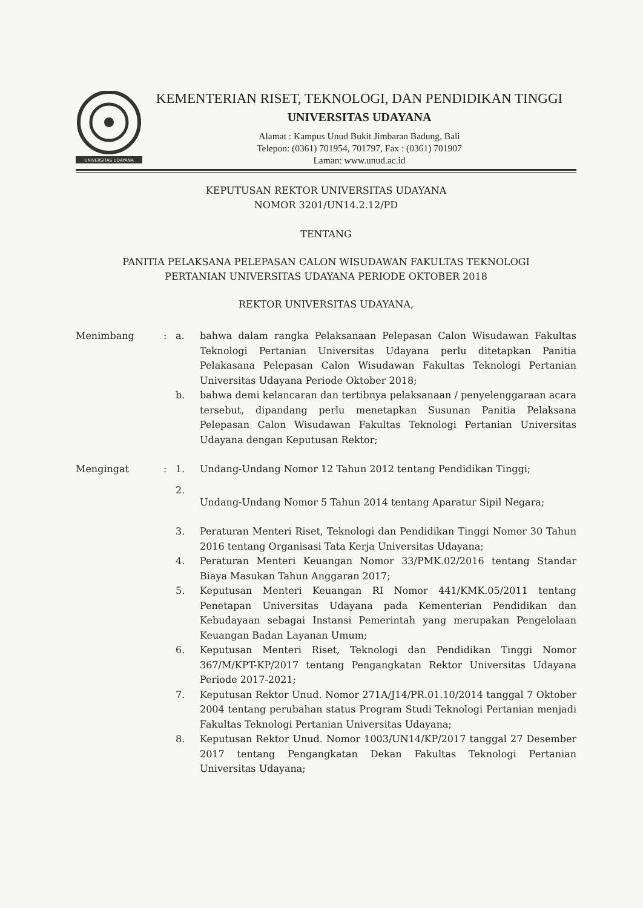UNIVERSITAS UDAYANA
KEMENTERIAN RISET, TEKNOLOGI, DAN PENDIDIKAN TINGGI
UNIVERSITAS UDAYANA
Alamat : Kampus Unud Bukit Jimbaran Badung, Bali
Telepon: (0361) 701954, 701797, Fax : (0361) 701907
Laman: www.unud.ac.id
KEPUTUSAN REKTOR UNIVERSITAS UDAYANA
NOMOR 3201/UN14.2.12/PD
TENTANG
PANITIA PELAKSANA PELEPASAN CALON WISUDAWAN FAKULTAS TEKNOLOGI
PERTANIAN UNIVERSITAS UDAYANA PERIODE OKTOBER 2018
REKTOR UNIVERSITAS UDAYANA,
Menimbang
:
a.
bahwa dalam rangka Pelaksanaan Pelepasan Calon Wisudawan Fakultas Teknologi Pertanian Universitas Udayana perlu ditetapkan Panitia Pelakasana Pelepasan Calon Wisudawan Fakultas Teknologi Pertanian Universitas Udayana Periode Oktober 2018;
b.
bahwa demi kelancaran dan tertibnya pelaksanaan / penyelenggaraan acara tersebut, dipandang perlu menetapkan Susunan Panitia Pelaksana Pelepasan Calon Wisudawan Fakultas Teknologi Pertanian Universitas Udayana dengan Keputusan Rektor;
Mengingat
:
1.
Undang-Undang Nomor 12 Tahun 2012 tentang Pendidikan Tinggi;
2.
Undang-Undang Nomor 5 Tahun 2014 tentang Aparatur Sipil Negara;
3.
Peraturan Menteri Riset, Teknologi dan Pendidikan Tinggi Nomor 30 Tahun 2016 tentang Organisasi Tata Kerja Universitas Udayana;
4.
Peraturan Menteri Keuangan Nomor 33/PMK.02/2016 tentang Standar Biaya Masukan Tahun Anggaran 2017;
5.
Keputusan Menteri Keuangan RI Nomor 441/KMK.05/2011 tentang Penetapan Universitas Udayana pada Kementerian Pendidikan dan Kebudayaan sebagai Instansi Pemerintah yang merupakan Pengelolaan Keuangan Badan Layanan Umum;
6.
Keputusan Menteri Riset, Teknologi dan Pendidikan Tinggi Nomor 367/M/KPT-KP/2017 tentang Pengangkatan Rektor Universitas Udayana Periode 2017-2021;
7.
Keputusan Rektor Unud. Nomor 271A/J14/PR.01.10/2014 tanggal 7 Oktober 2004 tentang perubahan status Program Studi Teknologi Pertanian menjadi Fakultas Teknologi Pertanian Universitas Udayana;
8.
Keputusan Rektor Unud. Nomor 1003/UN14/KP/2017 tanggal 27 Desember 2017 tentang Pengangkatan Dekan Fakultas Teknologi Pertanian Universitas Udayana;